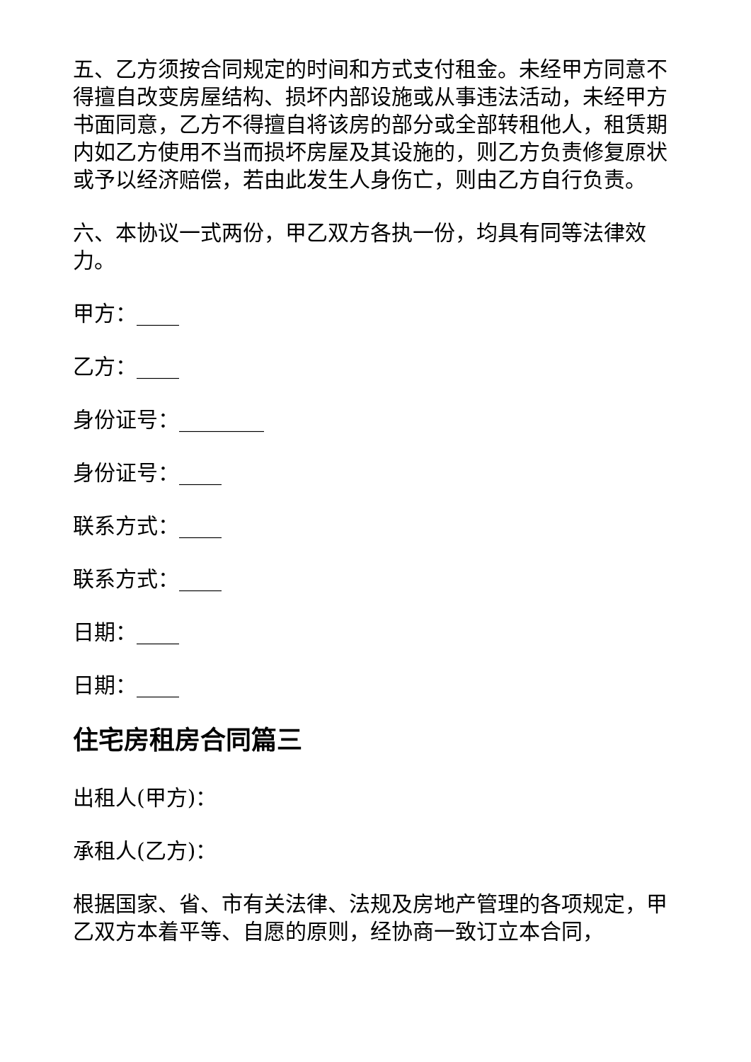五、乙方须按合同规定的时间和方式支付租金。未经甲方同意不得擅自改变房屋结构、损坏内部设施或从事违法活动，未经甲方书面同意，乙方不得擅自将该房的部分或全部转租他人，租赁期内如乙方使用不当而损坏房屋及其设施的，则乙方负责修复原状或予以经济赔偿，若由此发生人身伤亡，则由乙方自行负责。
六、本协议一式两份，甲乙双方各执一份，均具有同等法律效力。
甲方：____
乙方：____
身份证号：________
身份证号：____
联系方式：____
联系方式：____
日期：____
日期：____
住宅房租房合同篇三
出租人(甲方)：
承租人(乙方)：
根据国家、省、市有关法律、法规及房地产管理的各项规定，甲乙双方本着平等、自愿的原则，经协商一致订立本合同，